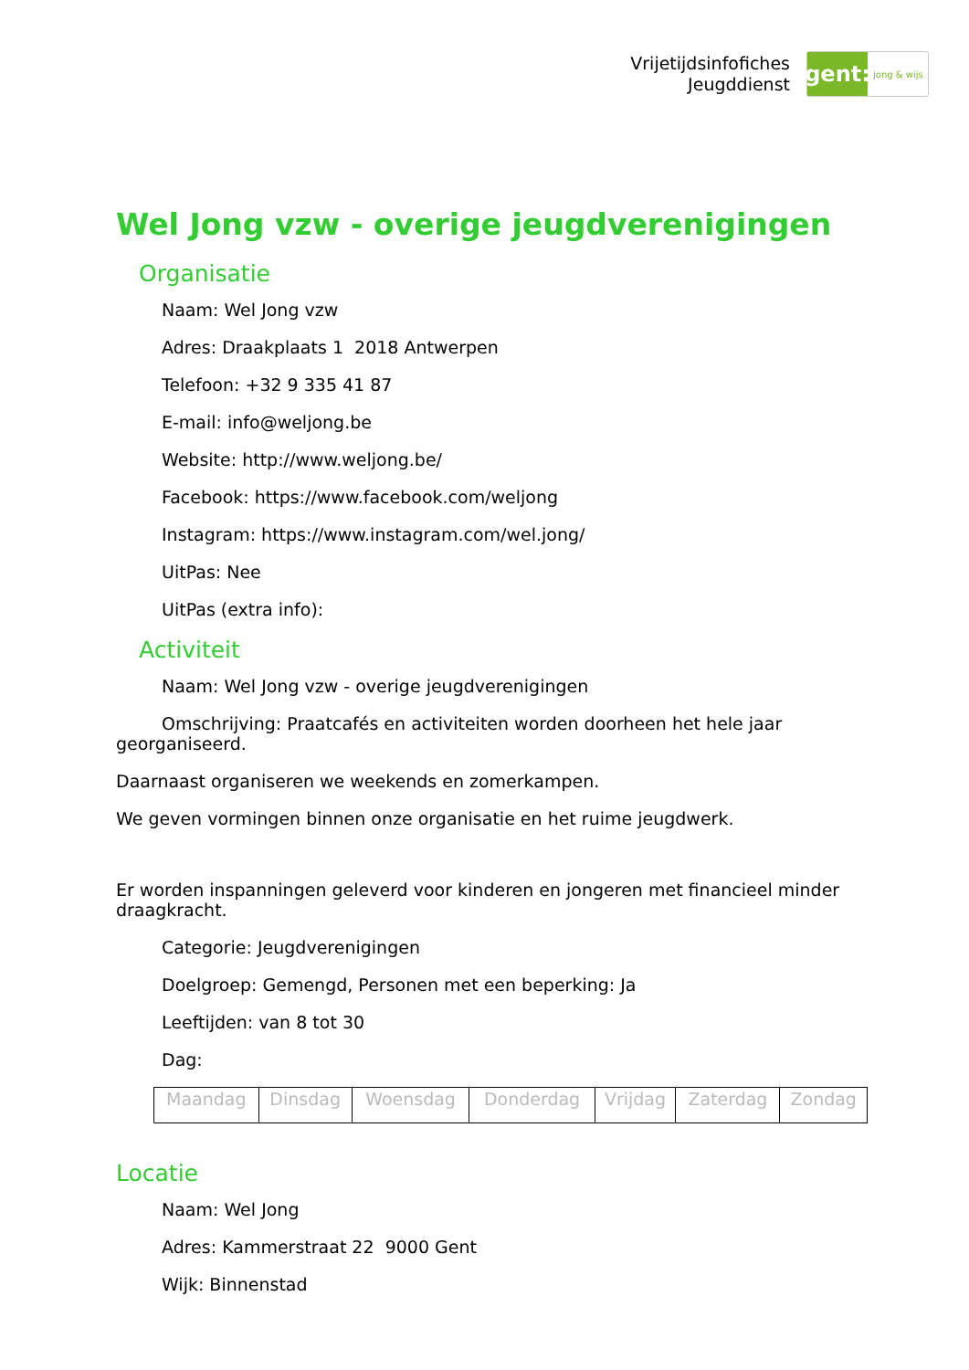Vrijetijdsinfofiches
Jeugddienst
gent:
jong & wijs
Wel Jong vzw - overige jeugdverenigingen
Organisatie
Naam: Wel Jong vzw
Adres: Draakplaats 1 2018 Antwerpen
Telefoon: +32 9 335 41 87
E-mail: info@weljong.be
Website: http://www.weljong.be/
Facebook: https://www.facebook.com/weljong
Instagram: https://www.instagram.com/wel.jong/
UitPas: Nee
UitPas (extra info):
Activiteit
Naam: Wel Jong vzw - overige jeugdverenigingen
Omschrijving: Praatcafés en activiteiten worden doorheen het hele jaar georganiseerd.
Daarnaast organiseren we weekends en zomerkampen.
We geven vormingen binnen onze organisatie en het ruime jeugdwerk.
Er worden inspanningen geleverd voor kinderen en jongeren met financieel minder draagkracht.
Categorie: Jeugdverenigingen
Doelgroep: Gemengd, Personen met een beperking: Ja
Leeftijden: van 8 tot 30
Dag:
| Maandag | Dinsdag | Woensdag | Donderdag | Vrijdag | Zaterdag | Zondag |
Locatie
Naam: Wel Jong
Adres: Kammerstraat 22 9000 Gent
Wijk: Binnenstad